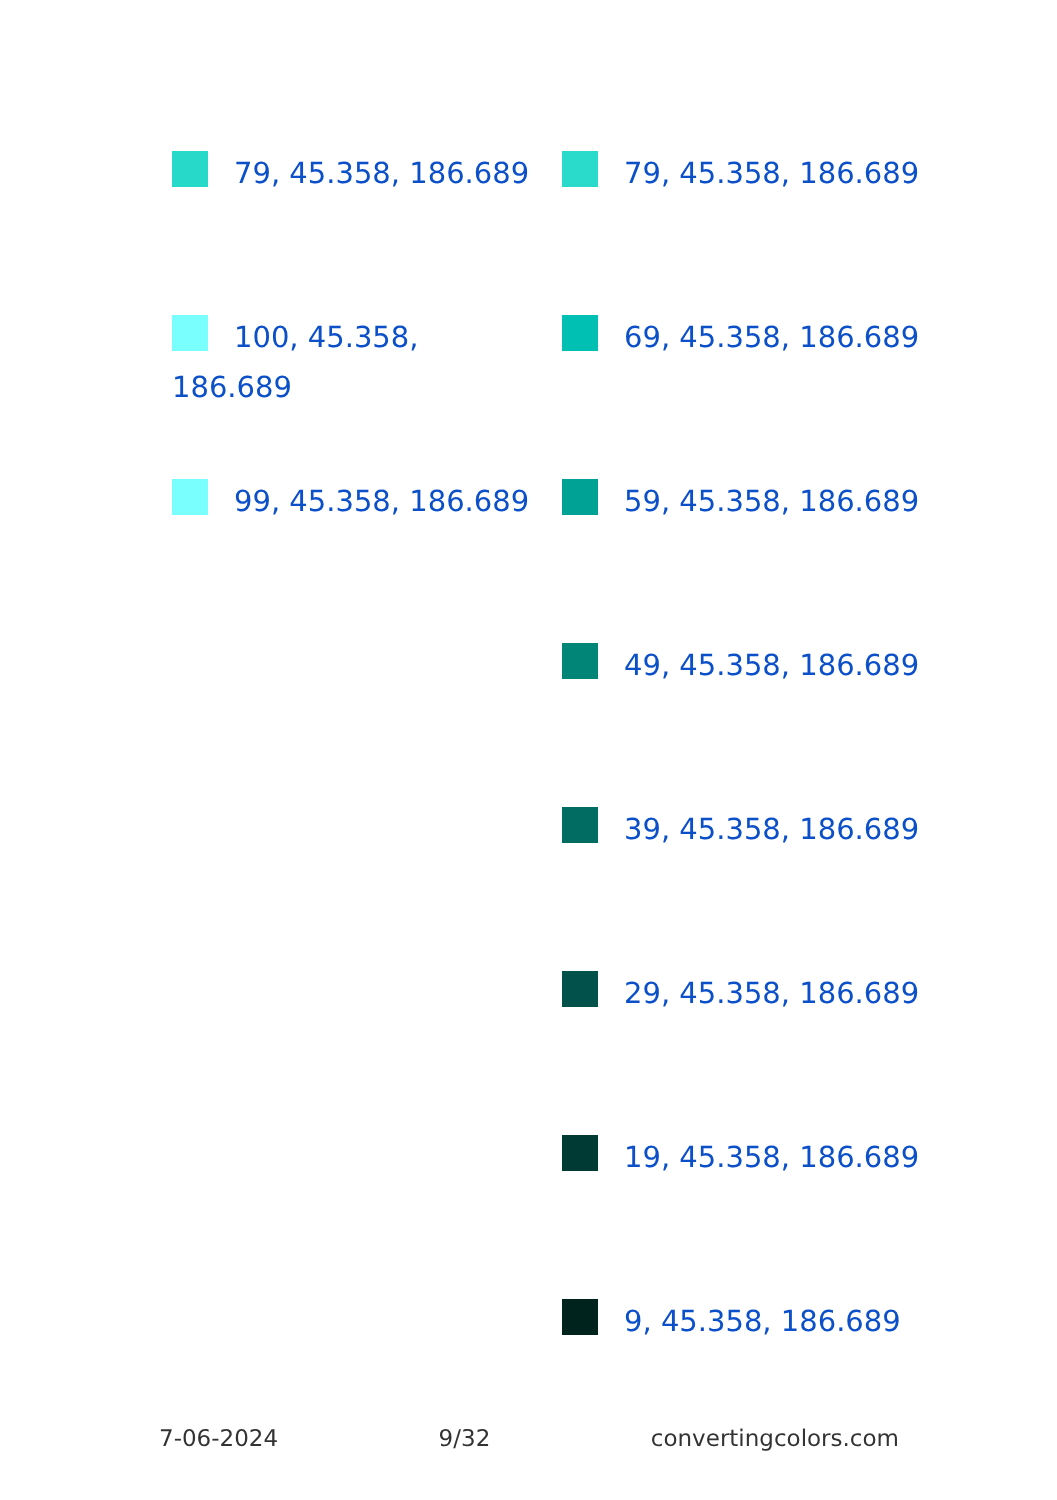79, 45.358, 186.689
100, 45.358, 186.689
99, 45.358, 186.689
79, 45.358, 186.689
69, 45.358, 186.689
59, 45.358, 186.689
49, 45.358, 186.689
39, 45.358, 186.689
29, 45.358, 186.689
19, 45.358, 186.689
9, 45.358, 186.689
7-06-2024 9/32 convertingcolors.com